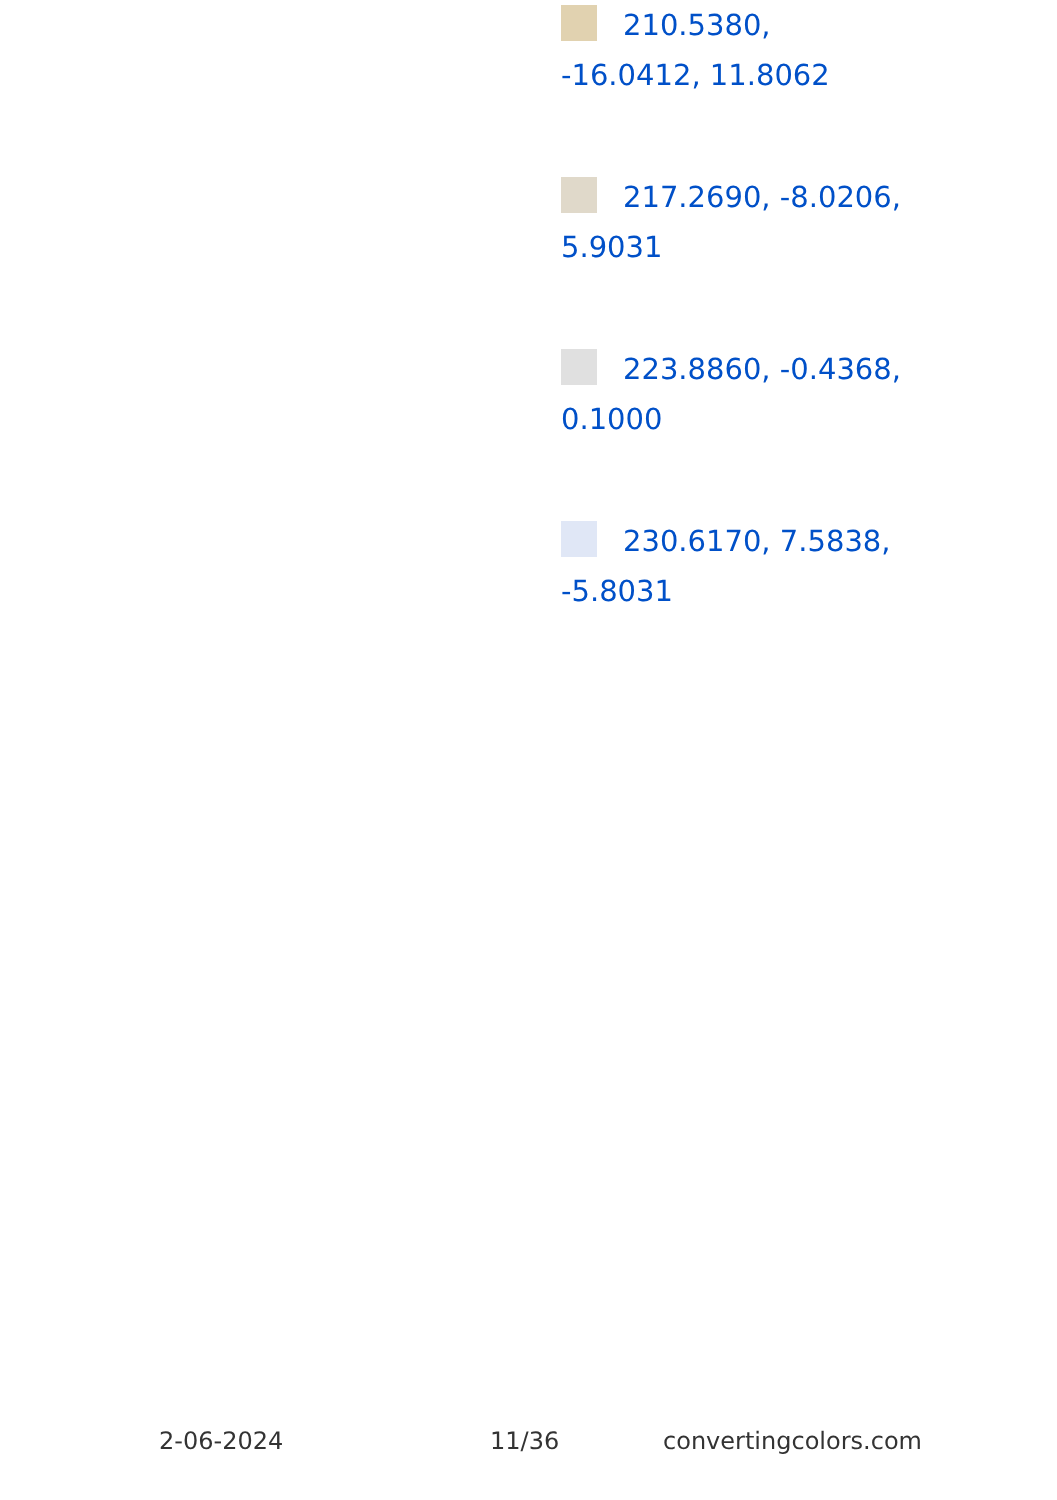210.5380, -16.0412, 11.8062
217.2690, -8.0206, 5.9031
223.8860, -0.4368, 0.1000
230.6170, 7.5838, -5.8031
2-06-2024 11/36 convertingcolors.com